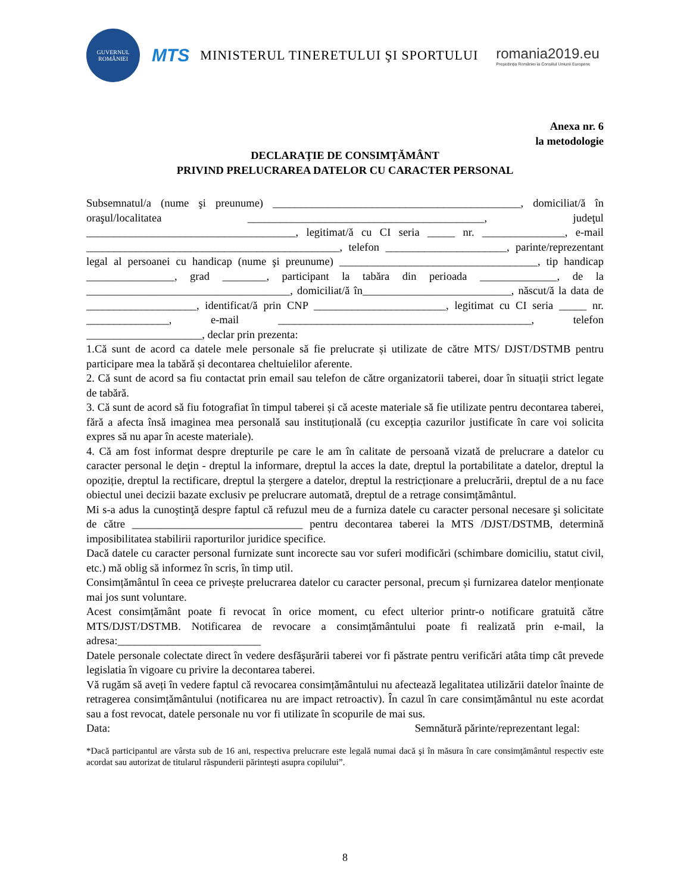GUVERNUL ROMÂNIEI
MTS
MINISTERUL TINERETULUI ŞI SPORTULUI
romania2019.eu
Preşedinţia României la Consiliul Uniunii Europene
Anexa nr. 6
la metodologie
DECLARAŢIE DE CONSIMŢĂMÂNT
PRIVIND PRELUCRAREA DATELOR CU CARACTER PERSONAL
Subsemnatul/a (nume şi preunume) _____________________________________________, domiciliat/ă în oraşul/localitatea ___________________________________________, judeţul ______________________________________, legitimat/ă cu CI seria _____ nr. _______________, e-mail ______________________________________________, telefon ______________________, parinte/reprezentant legal al persoanei cu handicap (nume şi preunume) ____________________________________, tip handicap ________________, grad ________, participant la tabăra din perioada ______________, de la _____________________________________, domiciliat/ă în___________________________, născut/ă la data de ____________________, identificat/ă prin CNP ________________________, legitimat cu CI seria _____ nr. _______________, e-mail ______________________________________________, telefon _____________________, declar prin prezenta:
1.Că sunt de acord ca datele mele personale să fie prelucrate și utilizate de către MTS/ DJST/DSTMB pentru participare mea la tabără și decontarea cheltuielilor aferente.
2. Că sunt de acord sa fiu contactat prin email sau telefon de către organizatorii taberei, doar în situații strict legate de tabără.
3. Că sunt de acord să fiu fotografiat în timpul taberei și că aceste materiale să fie utilizate pentru decontarea taberei, fără a afecta însă imaginea mea personală sau instituțională (cu excepția cazurilor justificate în care voi solicita expres să nu apar în aceste materiale).
4. Că am fost informat despre drepturile pe care le am în calitate de persoană vizată de prelucrare a datelor cu caracter personal le deţin - dreptul la informare, dreptul la acces la date, dreptul la portabilitate a datelor, dreptul la opoziție, dreptul la rectificare, dreptul la ștergere a datelor, dreptul la restricționare a prelucrării, dreptul de a nu face obiectul unei decizii bazate exclusiv pe prelucrare automată, dreptul de a retrage consimțământul.
Mi s-a adus la cunoştinţă despre faptul că refuzul meu de a furniza datele cu caracter personal necesare şi solicitate de către _______________________________ pentru decontarea taberei la MTS /DJST/DSTMB, determină imposibilitatea stabilirii raporturilor juridice specifice.
Dacă datele cu caracter personal furnizate sunt incorecte sau vor suferi modificări (schimbare domiciliu, statut civil, etc.) mă oblig să informez în scris, în timp util.
Consimțământul în ceea ce privește prelucrarea datelor cu caracter personal, precum și furnizarea datelor menționate mai jos sunt voluntare.
Acest consimțământ poate fi revocat în orice moment, cu efect ulterior printr-o notificare gratuită către MTS/DJST/DSTMB. Notificarea de revocare a consimțământului poate fi realizată prin e-mail, la adresa:__________________________
Datele personale colectate direct în vedere desfăşurării taberei vor fi păstrate pentru verificări atâta timp cât prevede legislatia în vigoare cu privire la decontarea taberei.
Vă rugăm să aveți în vedere faptul că revocarea consimțământului nu afectează legalitatea utilizării datelor înainte de retragerea consimțământului (notificarea nu are impact retroactiv). În cazul în care consimțământul nu este acordat sau a fost revocat, datele personale nu vor fi utilizate în scopurile de mai sus.
Data: Semnătură părinte/reprezentant legal:
*Dacă participantul are vârsta sub de 16 ani, respectiva prelucrare este legală numai dacă şi în măsura în care consimţământul respectiv este acordat sau autorizat de titularul răspunderii părinteşti asupra copilului”.
8